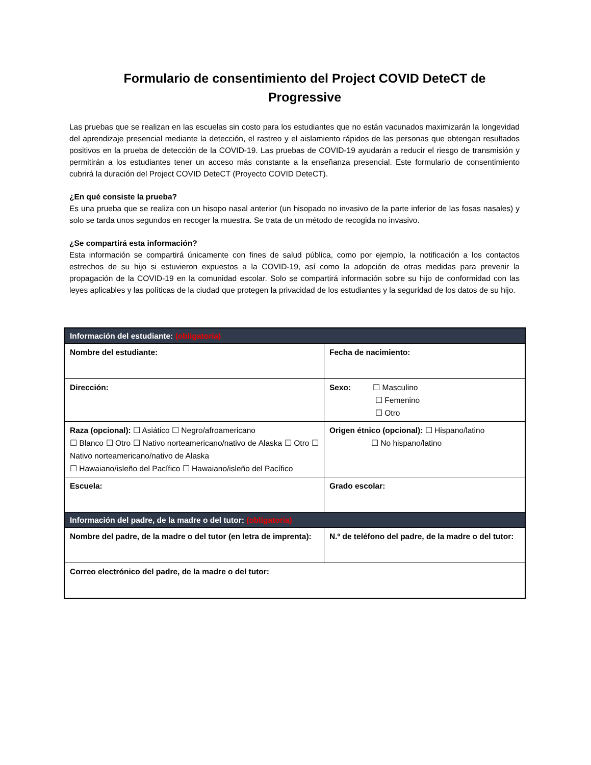Formulario de consentimiento del Project COVID DeteCT de Progressive
Las pruebas que se realizan en las escuelas sin costo para los estudiantes que no están vacunados maximizarán la longevidad del aprendizaje presencial mediante la detección, el rastreo y el aislamiento rápidos de las personas que obtengan resultados positivos en la prueba de detección de la COVID-19. Las pruebas de COVID-19 ayudarán a reducir el riesgo de transmisión y permitirán a los estudiantes tener un acceso más constante a la enseñanza presencial. Este formulario de consentimiento cubrirá la duración del Project COVID DeteCT (Proyecto COVID DeteCT).
¿En qué consiste la prueba?
Es una prueba que se realiza con un hisopo nasal anterior (un hisopado no invasivo de la parte inferior de las fosas nasales) y solo se tarda unos segundos en recoger la muestra. Se trata de un método de recogida no invasivo.
¿Se compartirá esta información?
Esta información se compartirá únicamente con fines de salud pública, como por ejemplo, la notificación a los contactos estrechos de su hijo si estuvieron expuestos a la COVID-19, así como la adopción de otras medidas para prevenir la propagación de la COVID-19 en la comunidad escolar. Solo se compartirá información sobre su hijo de conformidad con las leyes aplicables y las políticas de la ciudad que protegen la privacidad de los estudiantes y la seguridad de los datos de su hijo.
| Información del estudiante: (obligatoria) | |
| Nombre del estudiante: | Fecha de nacimiento: |
| Dirección: | Sexo: ☐ Masculino ☐ Femenino ☐ Otro |
| Raza (opcional): ☐ Asiático ☐ Negro/afroamericano ☐ Blanco ☐ Otro ☐ Nativo norteamericano/nativo de Alaska ☐ Otro ☐ Nativo norteamericano/nativo de Alaska ☐ Hawaiano/isleño del Pacífico ☐ Hawaiano/isleño del Pacífico | Origen étnico (opcional): ☐ Hispano/latino ☐ No hispano/latino |
| Escuela: | Grado escolar: |
| Información del padre, de la madre o del tutor: (obligatoria) | |
| Nombre del padre, de la madre o del tutor (en letra de imprenta): | N.º de teléfono del padre, de la madre o del tutor: |
| Correo electrónico del padre, de la madre o del tutor: | |